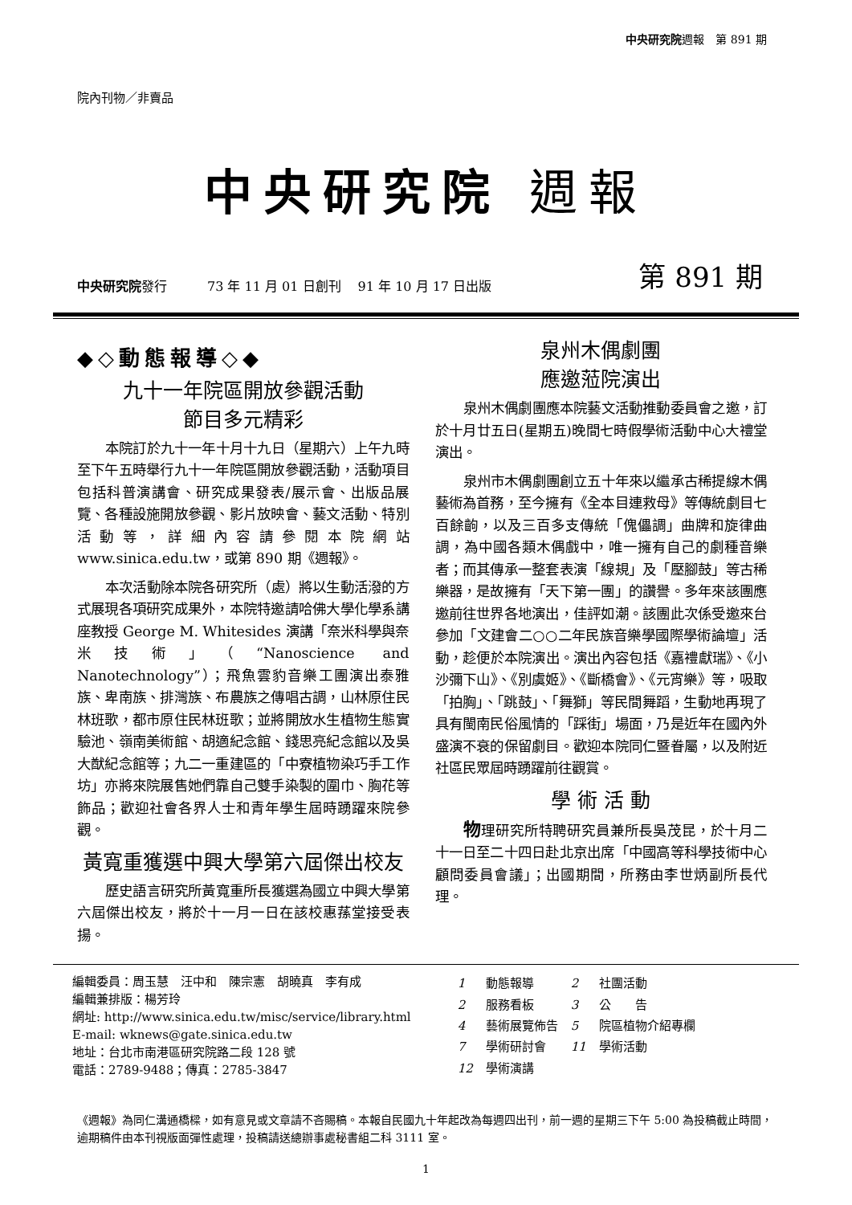中央研究院週報　第 891 期
院內刊物／非賣品
中央研究院 週報
中央研究院發行 73 年 11 月 01 日創刊　 91 年 10 月 17 日出版 第 891 期
◆◇動態報導◇◆
九十一年院區開放參觀活動
節目多元精彩
本院訂於九十一年十月十九日（星期六）上午九時至下午五時舉行九十一年院區開放參觀活動，活動項目包括科普演講會、研究成果發表/展示會、出版品展覽、各種設施開放參觀、影片放映會、藝文活動、特別活動等，詳細內容請參閱本院網站 www.sinica.edu.tw，或第 890 期《週報》。
本次活動除本院各研究所（處）將以生動活潑的方式展現各項研究成果外，本院特邀請哈佛大學化學系講座教授 George M. Whitesides 演講「奈米科學與奈米技術」（“Nanoscience and Nanotechnology”）；飛魚雲豹音樂工團演出泰雅族、卑南族、排灣族、布農族之傳唱古調，山林原住民林班歌，都市原住民林班歌；並將開放水生植物生態實驗池、嶺南美術館、胡適紀念館、錢思亮紀念館以及吳大猷紀念館等；九二一重建區的「中寮植物染巧手工作坊」亦將來院展售她們靠自己雙手染製的圍巾、胸花等飾品；歡迎社會各界人士和青年學生屆時踴躍來院參觀。
黃寬重獲選中興大學第六屆傑出校友
歷史語言研究所黃寬重所長獲選為國立中興大學第六屆傑出校友，將於十一月一日在該校惠蓀堂接受表揚。
泉州木偶劇團
應邀蒞院演出
泉州木偶劇團應本院藝文活動推動委員會之邀，訂於十月廿五日(星期五)晚間七時假學術活動中心大禮堂演出。
泉州市木偶劇團創立五十年來以繼承古稀提線木偶藝術為首務，至今擁有《全本目連救母》等傳統劇目七百餘齣，以及三百多支傳統「傀儡調」曲牌和旋律曲調，為中國各類木偶戲中，唯一擁有自己的劇種音樂者；而其傳承一整套表演「線規」及「壓腳鼓」等古稀樂器，是故擁有「天下第一團」的讚譽。多年來該團應邀前往世界各地演出，佳評如潮。該團此次係受邀來台參加「文建會二○○二年民族音樂學國際學術論壇」活動，趁便於本院演出。演出內容包括《嘉禮獻瑞》、《小沙彌下山》、《別虞姬》、《斷橋會》、《元宵樂》等，吸取「拍胸」、「跳鼓」、「舞獅」等民間舞蹈，生動地再現了具有閩南民俗風情的「踩街」場面，乃是近年在國內外盛演不衰的保留劇目。歡迎本院同仁暨眷屬，以及附近社區民眾屆時踴躍前往觀賞。
學 術 活 動
物理研究所特聘研究員兼所長吳茂昆，於十月二十一日至二十四日赴北京出席「中國高等科學技術中心顧問委員會議」；出國期間，所務由李世炳副所長代理。
編輯委員：周玉慧　汪中和　陳宗憲　胡曉真　李有成
編輯兼排版：楊芳玲
網址: http://www.sinica.edu.tw/misc/service/library.html
E-mail: wknews@gate.sinica.edu.tw
地址：台北市南港區研究院路二段 128 號
電話：2789-9488；傳真：2785-3847
| 1 | 動態報導 | 2 | 社團活動 |
| 2 | 服務看板 | 3 | 公 告 |
| 4 | 藝術展覽佈告 | 5 | 院區植物介紹專欄 |
| 7 | 學術研討會 | 11 | 學術活動 |
| 12 | 學術演講 | | |
《週報》為同仁溝通橋樑，如有意見或文章請不吝賜稿。本報自民國九十年起改為每週四出刊，前一週的星期三下午 5:00 為投稿截止時間，逾期稿件由本刊視版面彈性處理，投稿請送總辦事處秘書組二科 3111 室。
1